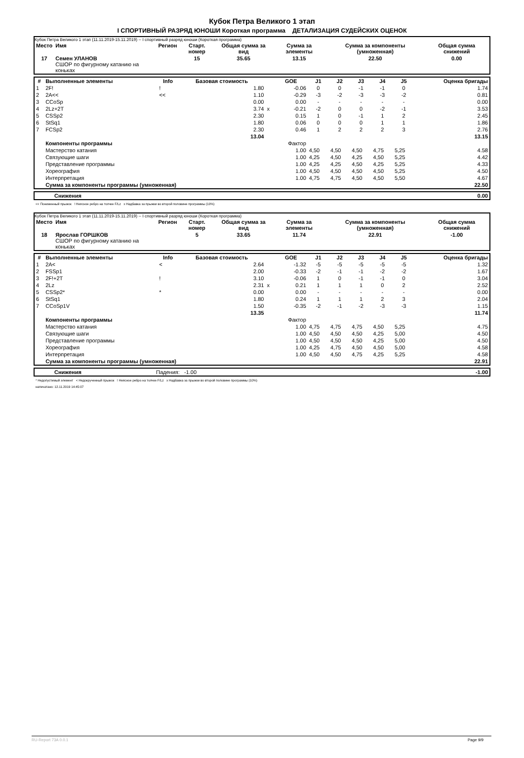Кубок Петра Великого 1 этап
I СПОРТИВНЫЙ РАЗРЯД ЮНОШИ Короткая программа ДЕТАЛИЗАЦИЯ СУДЕЙСКИХ ОЦЕНОК
Кубок Петра Великого 1 этап (11.11.2019-15.11.2019) -- I спортивный разряд юноши (Короткая программа)
| Место | Имя | Регион | Старт. номер | Общая сумма за вид | Сумма за элементы | Сумма за компоненты (умноженная) | Общая сумма снижений |
| --- | --- | --- | --- | --- | --- | --- | --- |
| 17 | Семен УЛАНОВ СШОР по фигурному катанию на коньках | | 15 | 35.65 | 13.15 | 22.50 | 0.00 |
| # | Выполненные элементы | Info | Базовая стоимость | | GOE | J1 | J2 | J3 | J4 | J5 | Оценка бригады |
| --- | --- | --- | --- | --- | --- | --- | --- | --- | --- | --- | --- |
| 1 | 2F! | ! | 1.80 | | -0.06 | 0 | 0 | -1 | -1 | 0 | 1.74 |
| 2 | 2A<< | << | 1.10 | | -0.29 | -3 | -2 | -3 | -3 | -2 | 0.81 |
| 3 | CCoSp | | 0.00 | | 0.00 | - | - | - | - | - | 0.00 |
| 4 | 2Lz+2T | | 3.74 | x | -0.21 | -2 | 0 | 0 | -2 | -1 | 3.53 |
| 5 | CSSp2 | | 2.30 | | 0.15 | 1 | 0 | -1 | 1 | 2 | 2.45 |
| 6 | StSq1 | | 1.80 | | 0.06 | 0 | 0 | 0 | 1 | 1 | 1.86 |
| 7 | FCSp2 | | 2.30 | | 0.46 | 1 | 2 | 2 | 2 | 3 | 2.76 |
| | | | 13.04 | | | | | | | | 13.15 |
| | Компоненты программы | | | | Фактор | | | | | | |
| | Мастерство катания | | | | 1.00 | 4,50 | 4,50 | 4,50 | 4,75 | 5,25 | 4.58 |
| | Связующие шаги | | | | 1.00 | 4,25 | 4,50 | 4,25 | 4,50 | 5,25 | 4.42 |
| | Представление программы | | | | 1.00 | 4,25 | 4,25 | 4,50 | 4,25 | 5,25 | 4.33 |
| | Хореография | | | | 1.00 | 4,50 | 4,50 | 4,50 | 4,50 | 5,25 | 4.50 |
| | Интерпретация | | | | 1.00 | 4,75 | 4,75 | 4,50 | 4,50 | 5,50 | 4.67 |
| | Сумма за компоненты программы (умноженная) | | | | | | | | | | 22.50 |
| Снижения | 0.00 |
<< Пониженный прыжок ! Неясное ребро на толчке F/Lz x Надбавка за прыжки во второй половине программы (10%)
Кубок Петра Великого 1 этап (11.11.2019-15.11.2019) -- I спортивный разряд юноши (Короткая программа)
| Место | Имя | Регион | Старт. номер | Общая сумма за вид | Сумма за элементы | Сумма за компоненты (умноженная) | Общая сумма снижений |
| --- | --- | --- | --- | --- | --- | --- | --- |
| 18 | Ярослав ГОРШКОВ СШОР по фигурному катанию на коньках | | 5 | 33.65 | 11.74 | 22.91 | -1.00 |
| # | Выполненные элементы | Info | Базовая стоимость | | GOE | J1 | J2 | J3 | J4 | J5 | Оценка бригады |
| --- | --- | --- | --- | --- | --- | --- | --- | --- | --- | --- | --- |
| 1 | 2A< | < | 2.64 | | -1.32 | -5 | -5 | -5 | -5 | -5 | 1.32 |
| 2 | FSSp1 | | 2.00 | | -0.33 | -2 | -1 | -1 | -2 | -2 | 1.67 |
| 3 | 2F!+2T | ! | 3.10 | | -0.06 | 1 | 0 | -1 | -1 | 0 | 3.04 |
| 4 | 2Lz | | 2.31 | x | 0.21 | 1 | 1 | 1 | 0 | 2 | 2.52 |
| 5 | CSSp2* | * | 0.00 | | 0.00 | - | - | - | - | - | 0.00 |
| 6 | StSq1 | | 1.80 | | 0.24 | 1 | 1 | 1 | 2 | 3 | 2.04 |
| 7 | CCoSp1V | | 1.50 | | -0.35 | -2 | -1 | -2 | -3 | -3 | 1.15 |
| | | | 13.35 | | | | | | | | 11.74 |
| | Компоненты программы | | | | Фактор | | | | | | |
| | Мастерство катания | | | | 1.00 | 4,75 | 4,75 | 4,75 | 4,50 | 5,25 | 4.75 |
| | Связующие шаги | | | | 1.00 | 4,50 | 4,50 | 4,50 | 4,25 | 5,00 | 4.50 |
| | Представление программы | | | | 1.00 | 4,50 | 4,50 | 4,50 | 4,25 | 5,00 | 4.50 |
| | Хореография | | | | 1.00 | 4,25 | 4,75 | 4,50 | 4,50 | 5,00 | 4.58 |
| | Интерпретация | | | | 1.00 | 4,50 | 4,50 | 4,75 | 4,25 | 5,25 | 4.58 |
| | Сумма за компоненты программы (умноженная) | | | | | | | | | | 22.91 |
| Снижения | Падения: -1.00 | -1.00 |
* Недопустимый элемент < Недокрученный прыжок ! Неясное ребро на толчке F/Lz x Надбавка за прыжки во второй половине программы (10%)
напечатано: 12.11.2019 14:45:07
RU-Report 73A 0.0.1 Page 9/9